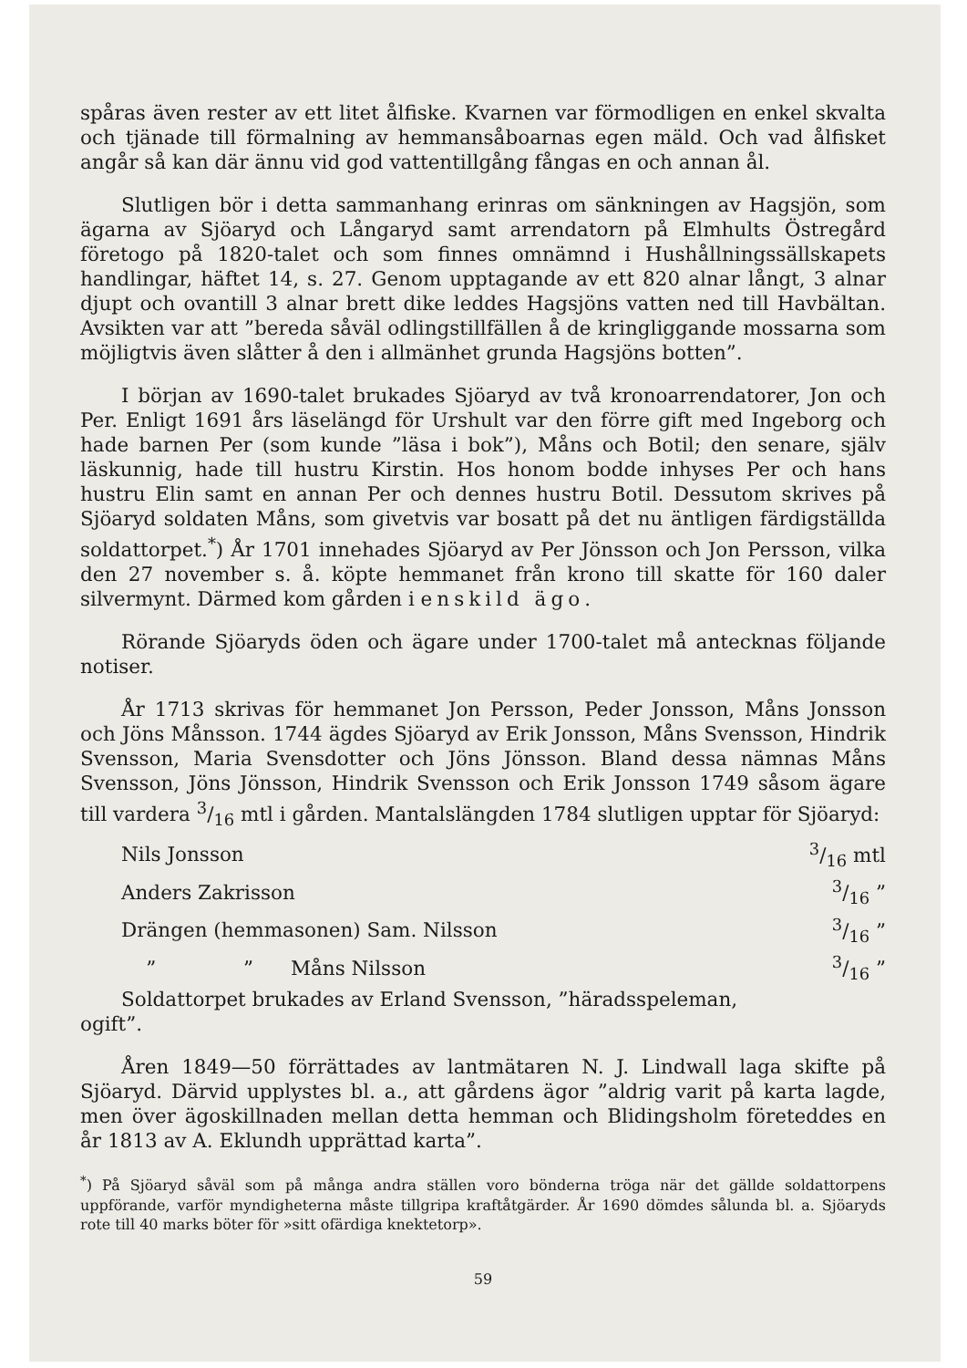spåras även rester av ett litet ålfiske. Kvarnen var förmodligen en enkel skvalta och tjänade till förmalning av hemmansåboarnas egen mäld. Och vad ålfisket angår så kan där ännu vid god vattentillgång fångas en och annan ål.
Slutligen bör i detta sammanhang erinras om sänkningen av Hagsjön, som ägarna av Sjöaryd och Långaryd samt arrendatorn på Elmhults Östregård företogo på 1820-talet och som finnes omnämnd i Hushållningssällskapets handlingar, häftet 14, s. 27. Genom upptagande av ett 820 alnar långt, 3 alnar djupt och ovantill 3 alnar brett dike leddes Hagsjöns vatten ned till Havbältan. Avsikten var att ”bereda såväl odlingstillfällen å de kringliggande mossarna som möjligtvis även slåtter å den i allmänhet grunda Hagsjöns botten”.
I början av 1690-talet brukades Sjöaryd av två kronoarrendatorer, Jon och Per. Enligt 1691 års läselängd för Urshult var den förre gift med Ingeborg och hade barnen Per (som kunde ”läsa i bok”), Måns och Botil; den senare, själv läskunnig, hade till hustru Kirstin. Hos honom bodde inhyses Per och hans hustru Elin samt en annan Per och dennes hustru Botil. Dessutom skrives på Sjöaryd soldaten Måns, som givetvis var bosatt på det nu äntligen färdigställda soldattorpet.<sup>*</sup>) År 1701 innehades Sjöaryd av Per Jönsson och Jon Persson, vilka den 27 november s. å. köpte hemmanet från krono till skatte för 160 daler silvermynt. Därmed kom gården i enskild ägo.
Rörande Sjöaryds öden och ägare under 1700-talet må antecknas följande notiser.
År 1713 skrivas för hemmanet Jon Persson, Peder Jonsson, Måns Jonsson och Jöns Månsson. 1744 ägdes Sjöaryd av Erik Jonsson, Måns Svensson, Hindrik Svensson, Maria Svensdotter och Jöns Jönsson. Bland dessa nämnas Måns Svensson, Jöns Jönsson, Hindrik Svensson och Erik Jonsson 1749 såsom ägare till vardera 3/16 mtl i gården. Mantalslängden 1784 slutligen upptar för Sjöaryd:
| Nils Jonsson | 3/16 mtl |
| Anders Zakrisson | 3/16 ” |
| Drängen (hemmasonen) Sam. Nilsson | 3/16 ” |
| ” ” Måns Nilsson | 3/16 ” |
Soldattorpet brukades av Erland Svensson, ”häradsspeleman,
ogift”.
Åren 1849—50 förrättades av lantmätaren N. J. Lindwall laga skifte på Sjöaryd. Därvid upplystes bl. a., att gårdens ägor ”aldrig varit på karta lagde, men över ägoskillnaden mellan detta hemman och Blidingsholm företeddes en år 1813 av A. Eklundh upprättad karta”.
<sup>*</sup>) På Sjöaryd såväl som på många andra ställen voro bönderna tröga när det gällde soldattorpens uppförande, varför myndigheterna måste tillgripa kraftåtgärder. År 1690 dömdes sålunda bl. a. Sjöaryds rote till 40 marks böter för »sitt ofärdiga knektetorp».
59